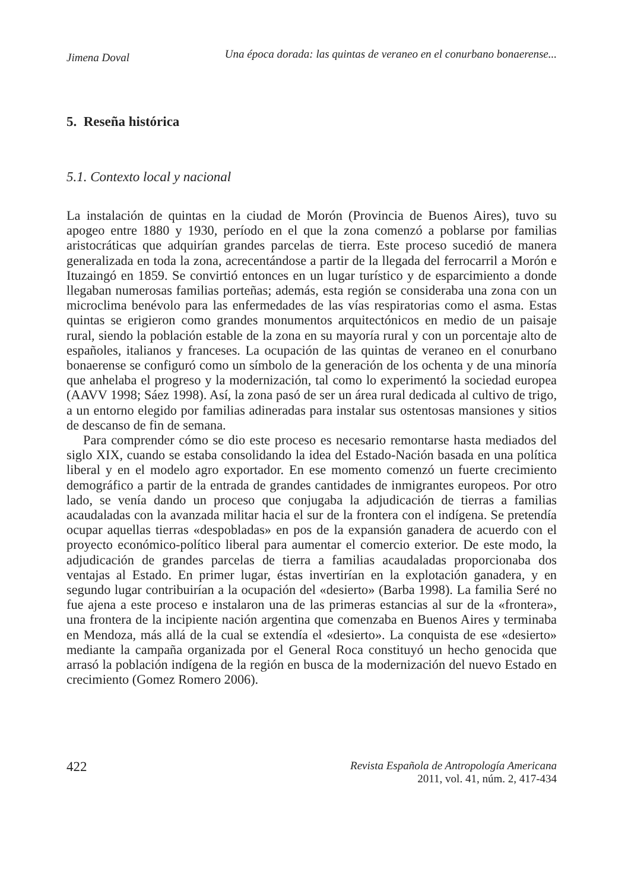Jimena Doval Una época dorada: las quintas de veraneo en el conurbano bonaerense...
5. Reseña histórica
5.1. Contexto local y nacional
La instalación de quintas en la ciudad de Morón (Provincia de Buenos Aires), tuvo su apogeo entre 1880 y 1930, período en el que la zona comenzó a poblarse por familias aristocráticas que adquirían grandes parcelas de tierra. Este proceso sucedió de manera generalizada en toda la zona, acrecentándose a partir de la llegada del ferrocarril a Morón e Ituzaingó en 1859. Se convirtió entonces en un lugar turístico y de esparcimiento a donde llegaban numerosas familias porteñas; además, esta región se consideraba una zona con un microclima benévolo para las enfermedades de las vías respiratorias como el asma. Estas quintas se erigieron como grandes monumentos arquitectónicos en medio de un paisaje rural, siendo la población estable de la zona en su mayoría rural y con un porcentaje alto de españoles, italianos y franceses. La ocupación de las quintas de veraneo en el conurbano bonaerense se configuró como un símbolo de la generación de los ochenta y de una minoría que anhelaba el progreso y la modernización, tal como lo experimentó la sociedad europea (AAVV 1998; Sáez 1998). Así, la zona pasó de ser un área rural dedicada al cultivo de trigo, a un entorno elegido por familias adineradas para instalar sus ostentosas mansiones y sitios de descanso de fin de semana.
Para comprender cómo se dio este proceso es necesario remontarse hasta mediados del siglo XIX, cuando se estaba consolidando la idea del Estado-Nación basada en una política liberal y en el modelo agro exportador. En ese momento comenzó un fuerte crecimiento demográfico a partir de la entrada de grandes cantidades de inmigrantes europeos. Por otro lado, se venía dando un proceso que conjugaba la adjudicación de tierras a familias acaudaladas con la avanzada militar hacia el sur de la frontera con el indígena. Se pretendía ocupar aquellas tierras «despobladas» en pos de la expansión ganadera de acuerdo con el proyecto económico-político liberal para aumentar el comercio exterior. De este modo, la adjudicación de grandes parcelas de tierra a familias acaudaladas proporcionaba dos ventajas al Estado. En primer lugar, éstas invertirían en la explotación ganadera, y en segundo lugar contribuirían a la ocupación del «desierto» (Barba 1998). La familia Seré no fue ajena a este proceso e instalaron una de las primeras estancias al sur de la «frontera», una frontera de la incipiente nación argentina que comenzaba en Buenos Aires y terminaba en Mendoza, más allá de la cual se extendía el «desierto». La conquista de ese «desierto» mediante la campaña organizada por el General Roca constituyó un hecho genocida que arrasó la población indígena de la región en busca de la modernización del nuevo Estado en crecimiento (Gomez Romero 2006).
422
Revista Española de Antropología Americana
2011, vol. 41, núm. 2, 417-434